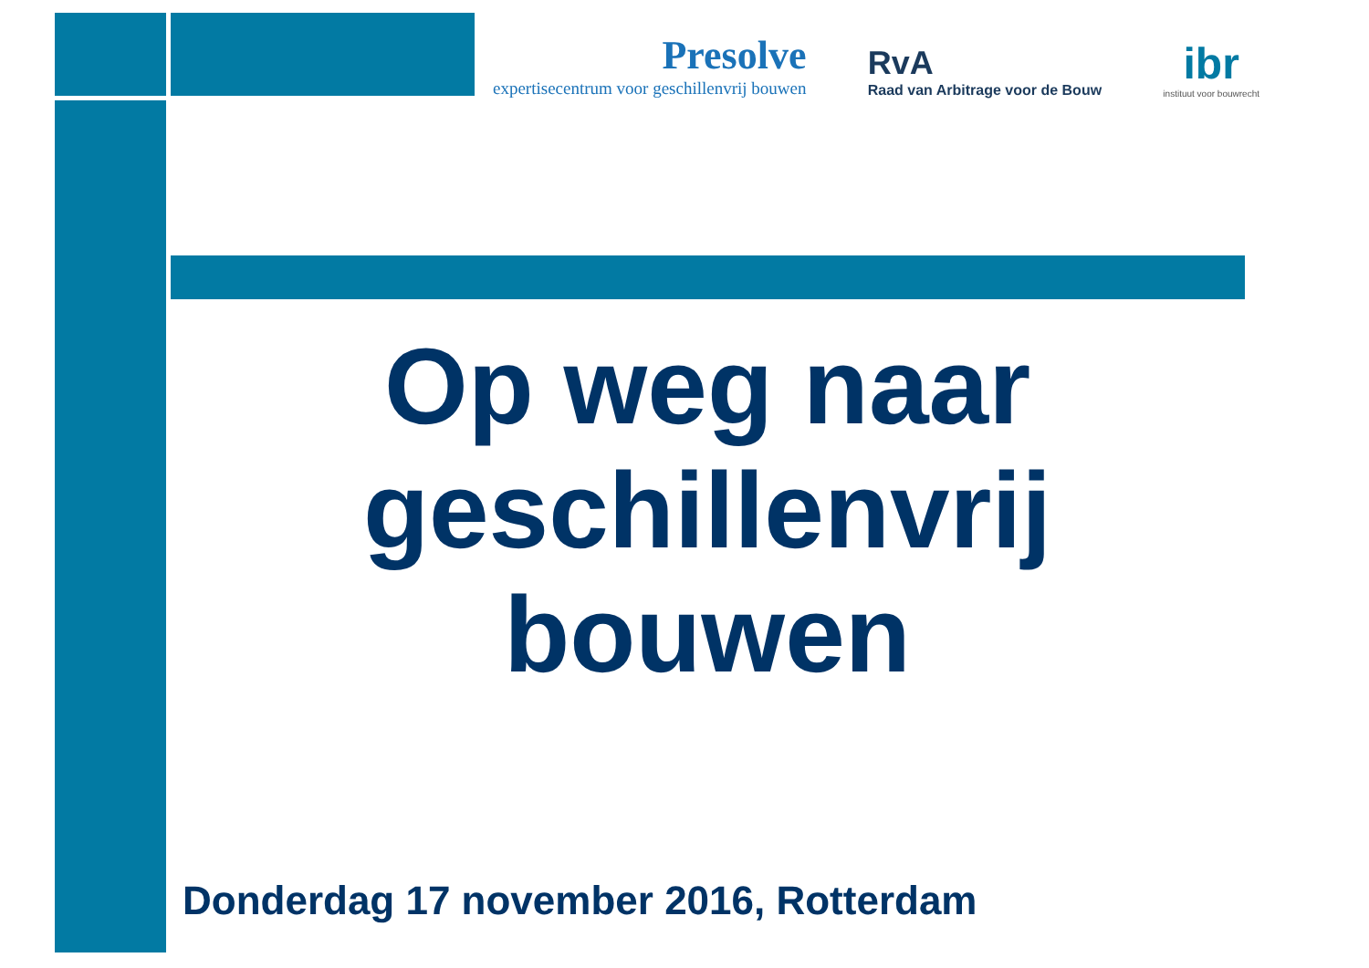Presolve
expertisecentrum voor geschillenvrij bouwen
RvA
Raad van Arbitrage voor de Bouw
ibr
instituut voor bouwrecht
Op weg naar geschillenvrij bouwen
Donderdag 17 november 2016, Rotterdam